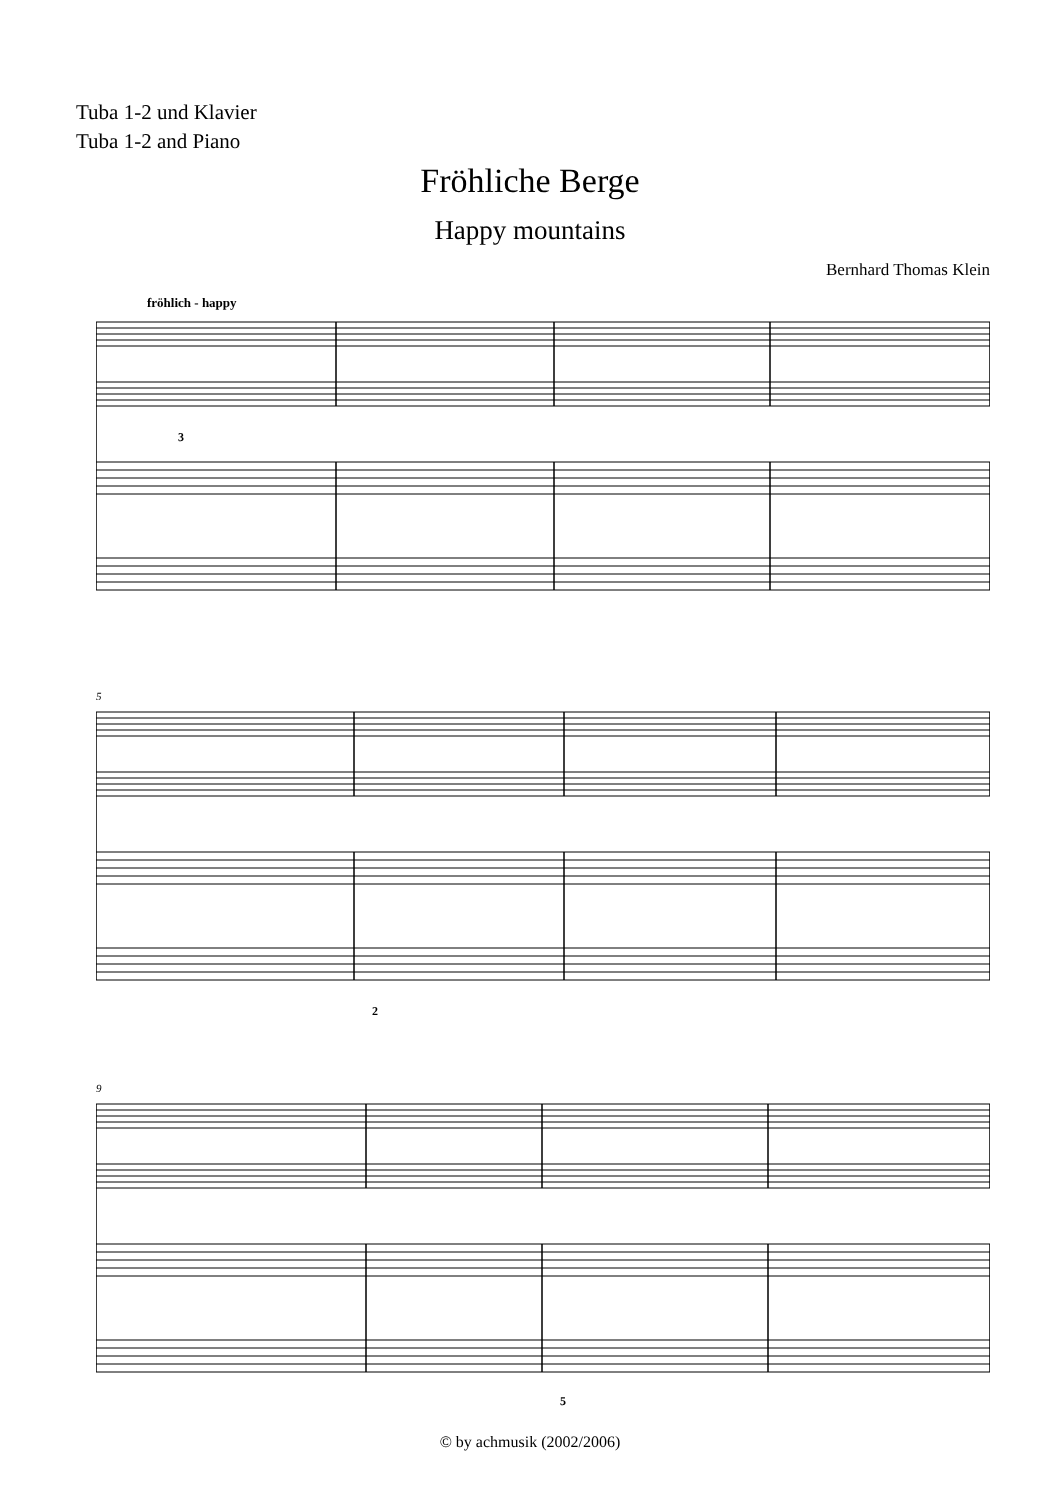Tuba 1-2 und Klavier
Tuba 1-2 and Piano
Fröhliche Berge
Happy mountains
Bernhard Thomas Klein
fröhlich - happy
3
5
2
9
5
© by achmusik (2002/2006)